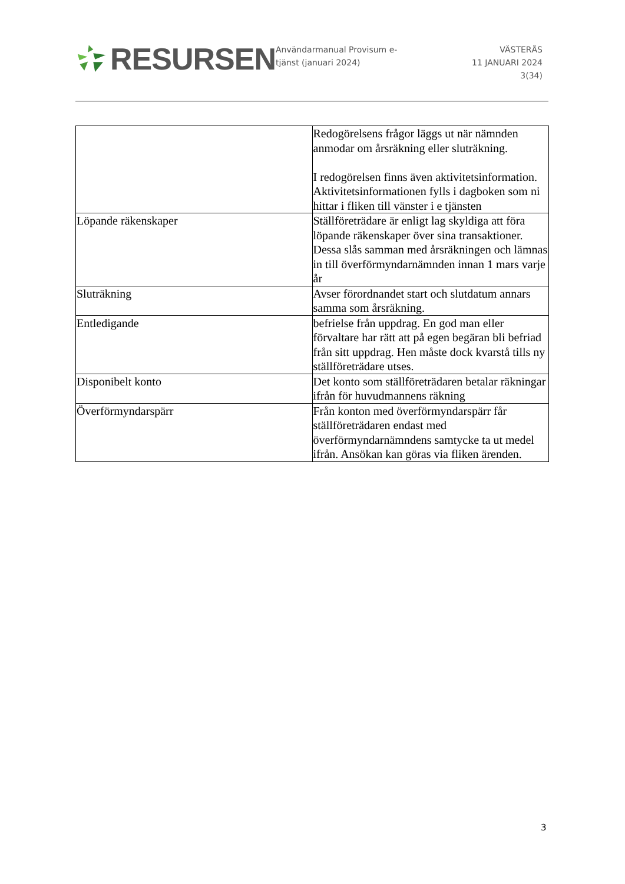RESURSEN
Användarmanual Provisum e-
tjänst (januari 2024)
VÄSTERÅS
11 JANUARI 2024
3(34)
| | Redogörelsens frågor läggs ut när nämnden anmodar om årsräkning eller sluträkning. I redogörelsen finns även aktivitetsinformation. Aktivitetsinformationen fylls i dagboken som ni hittar i fliken till vänster i e tjänsten |
| Löpande räkenskaper | Ställföreträdare är enligt lag skyldiga att föra löpande räkenskaper över sina transaktioner. Dessa slås samman med årsräkningen och lämnas in till överförmyndarnämnden innan 1 mars varje år |
| Sluträkning | Avser förordnandet start och slutdatum annars samma som årsräkning. |
| Entledigande | befrielse från uppdrag. En god man eller förvaltare har rätt att på egen begäran bli befriad från sitt uppdrag. Hen måste dock kvarstå tills ny ställföreträdare utses. |
| Disponibelt konto | Det konto som ställföreträdaren betalar räkningar ifrån för huvudmannens räkning |
| Överförmyndarspärr | Från konton med överförmyndarspärr får ställföreträdaren endast med överförmyndarnämndens samtycke ta ut medel ifrån. Ansökan kan göras via fliken ärenden. |
3